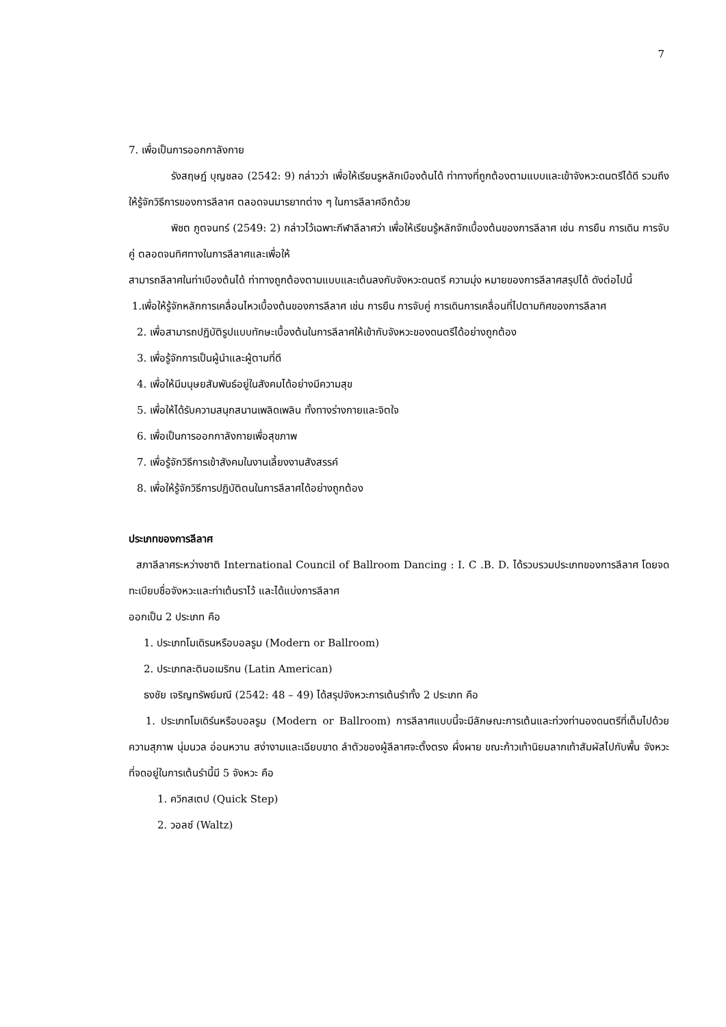7
7. เพื่อเป็นการออกกาลังกาย
รังสฤษฏ์ บุญชลอ (2542: 9) กล่าวว่า เพื่อให้เรียนรูหลักเบืองต้นได้ ท่าทางที่ถูกต้องตามแบบและเข้าจังหวะดนตรีได้ดี รวมถึงให้รู้จักวิธีการของการลีลาศ ตลอดจนมารยาทต่าง ๆ ในการลีลาศอีกด้วย
พิชต ภูตจนทร์ (2549: 2) กล่าวไว้เฉพาะกีฬาลีลาศว่า เพื่อให้เรียนรู้หลักจักเบื้องต้นของการลีลาศ เช่น การยืน การเดิน การจับคู่ ตลอดจนทิศทางในการลีลาศและเพื่อให้
สามารถลีลาศในท่าเบืองต้นได้ ท่าทางถูกต้องตามแบบและเต้นลงกับจังหวะดนตรี ความมุ่ง หมายของการลีลาศสรุปได้ ดังต่อไปนี้
1.เพื่อให้รู้จักหลักการเคลื่อนไหวเบื้องต้นของการลีลาศ เช่น การยืน การจับคู่ การเดินการเคลื่อนที่ไปตามทิศของการลีลาศ
2. เพื่อสามารถปฏิบัติรูปแบบทักษะเบื้องต้นในการลีลาศให้เข้ากับจังหวะของดนตรีได้อย่างถูกต้อง
3. เพื่อรู้จักการเป็นผู้นำและผู้ตามที่ดี
4. เพื่อให้มีมนุษยสัมพันธ์อยู่ในสังคมได้อย่างมีความสุข
5. เพื่อให้ได้รับความสนุกสนานเพลิดเพลิน ทั้งทางร่างกายและจิตใจ
6. เพื่อเป็นการออกกาลังกายเพื่อสุขภาพ
7. เพื่อรู้จักวิธีการเข้าสังคมในงานเลี้ยงงานสังสรรค์
8. เพื่อให้รู้จักวิธีการปฏิบัติตนในการลีลาศได้อย่างถูกต้อง
ประเภทของการลีลาศ
สภาลีลาศระหว่างชาติ International Council of Ballroom Dancing : I. C .B. D. ได้รวบรวมประเภทของการลีลาศ โดยจดทะเบียบชื่อจังหวะและท่าเต้นราไว้ และได้แบ่งการลีลาศ
ออกเป็น 2 ประเภท คือ
1. ประเภทโมเดิรนหรือบอลรูม (Modern or Ballroom)
2. ประเภทละตินอเมริกน (Latin American)
ธงชัย เจริญทรัพย์มณี (2542: 48 – 49) ได้สรุปจังหวะการเต้นรำทั้ง 2 ประเภท คือ
1. ประเภทโมเดิร์นหรือบอลรูม (Modern or Ballroom) การลีลาศแบบนี้จะมีลักษณะการเต้นและท่วงท่านองดนตรีที่เต็มไปด้วยความสุภาพ นุ่มนวล อ่อนหวาน สง่างามและเฉียบขาด ลำตัวของผู้ลีลาศจะตั้งตรง ผึ่งผาย ขณะก้าวเท้านิยมลากเท้าสัมผัสไปกับพื้น จังหวะที่จดอยู่ในการเต้นรำนี้มี 5 จังหวะ คือ
1. ควิกสเตป (Quick Step)
2. วอลซ์ (Waltz)